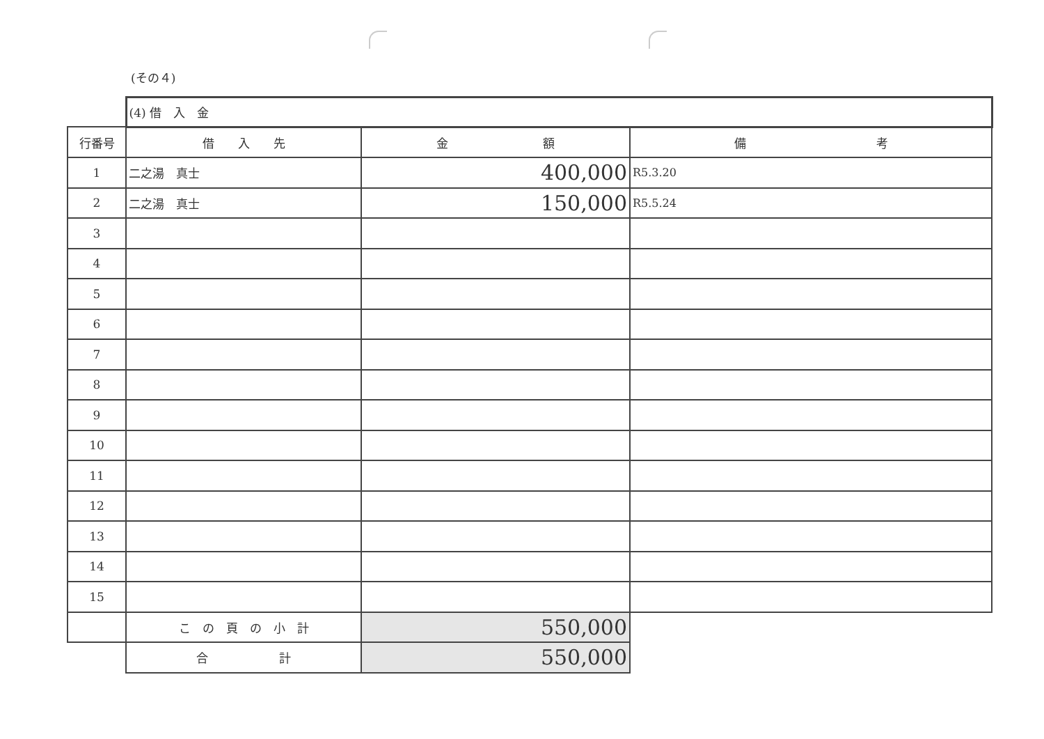(その４)
| | (4) 借 入 金 | | |
| 行番号 | 借 入 先 | 金 額 | 備 考 |
| 1 | 二之湯 真士 | 400,000 | R5.3.20 |
| 2 | 二之湯 真士 | 150,000 | R5.5.24 |
| 3 | | | |
| 4 | | | |
| 5 | | | |
| 6 | | | |
| 7 | | | |
| 8 | | | |
| 9 | | | |
| 10 | | | |
| 11 | | | |
| 12 | | | |
| 13 | | | |
| 14 | | | |
| 15 | | | |
| | こ の 頁 の 小 計 | 550,000 | |
| | 合 計 | 550,000 | |